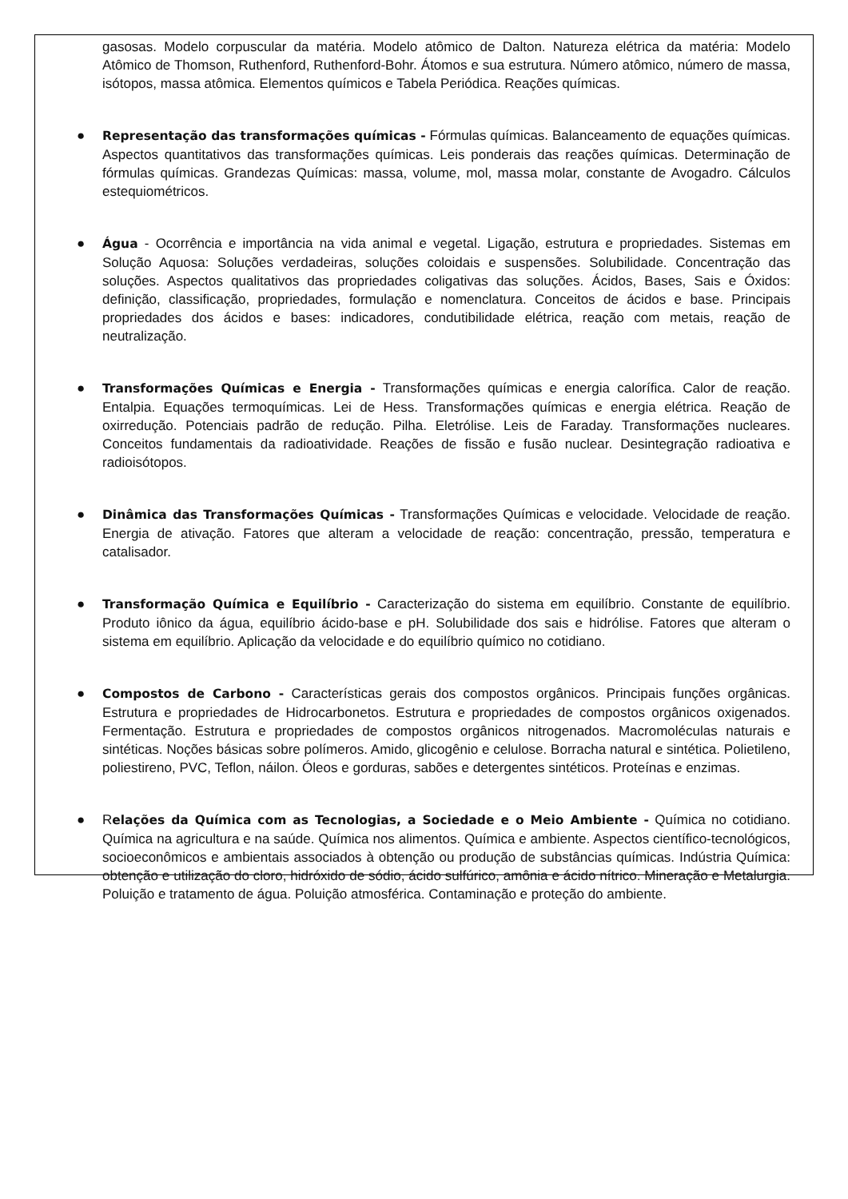gasosas. Modelo corpuscular da matéria. Modelo atômico de Dalton. Natureza elétrica da matéria: Modelo Atômico de Thomson, Ruthenford, Ruthenford-Bohr. Átomos e sua estrutura. Número atômico, número de massa, isótopos, massa atômica. Elementos químicos e Tabela Periódica. Reações químicas.
● Representação das transformações químicas - Fórmulas químicas. Balanceamento de equações químicas. Aspectos quantitativos das transformações químicas. Leis ponderais das reações químicas. Determinação de fórmulas químicas. Grandezas Químicas: massa, volume, mol, massa molar, constante de Avogadro. Cálculos estequiométricos.
● Água - Ocorrência e importância na vida animal e vegetal. Ligação, estrutura e propriedades. Sistemas em Solução Aquosa: Soluções verdadeiras, soluções coloidais e suspensões. Solubilidade. Concentração das soluções. Aspectos qualitativos das propriedades coligativas das soluções. Ácidos, Bases, Sais e Óxidos: definição, classificação, propriedades, formulação e nomenclatura. Conceitos de ácidos e base. Principais propriedades dos ácidos e bases: indicadores, condutibilidade elétrica, reação com metais, reação de neutralização.
● Transformações Químicas e Energia - Transformações químicas e energia calorífica. Calor de reação. Entalpia. Equações termoquímicas. Lei de Hess. Transformações químicas e energia elétrica. Reação de oxirredução. Potenciais padrão de redução. Pilha. Eletrólise. Leis de Faraday. Transformações nucleares. Conceitos fundamentais da radioatividade. Reações de fissão e fusão nuclear. Desintegração radioativa e radioisótopos.
● Dinâmica das Transformações Químicas - Transformações Químicas e velocidade. Velocidade de reação. Energia de ativação. Fatores que alteram a velocidade de reação: concentração, pressão, temperatura e catalisador.
● Transformação Química e Equilíbrio - Caracterização do sistema em equilíbrio. Constante de equilíbrio. Produto iônico da água, equilíbrio ácido-base e pH. Solubilidade dos sais e hidrólise. Fatores que alteram o sistema em equilíbrio. Aplicação da velocidade e do equilíbrio químico no cotidiano.
● Compostos de Carbono - Características gerais dos compostos orgânicos. Principais funções orgânicas. Estrutura e propriedades de Hidrocarbonetos. Estrutura e propriedades de compostos orgânicos oxigenados. Fermentação. Estrutura e propriedades de compostos orgânicos nitrogenados. Macromoléculas naturais e sintéticas. Noções básicas sobre polímeros. Amido, glicogênio e celulose. Borracha natural e sintética. Polietileno, poliestireno, PVC, Teflon, náilon. Óleos e gorduras, sabões e detergentes sintéticos. Proteínas e enzimas.
● Relações da Química com as Tecnologias, a Sociedade e o Meio Ambiente - Química no cotidiano. Química na agricultura e na saúde. Química nos alimentos. Química e ambiente. Aspectos científico-tecnológicos, socioeconômicos e ambientais associados à obtenção ou produção de substâncias químicas. Indústria Química: obtenção e utilização do cloro, hidróxido de sódio, ácido sulfúrico, amônia e ácido nítrico. Mineração e Metalurgia. Poluição e tratamento de água. Poluição atmosférica. Contaminação e proteção do ambiente.